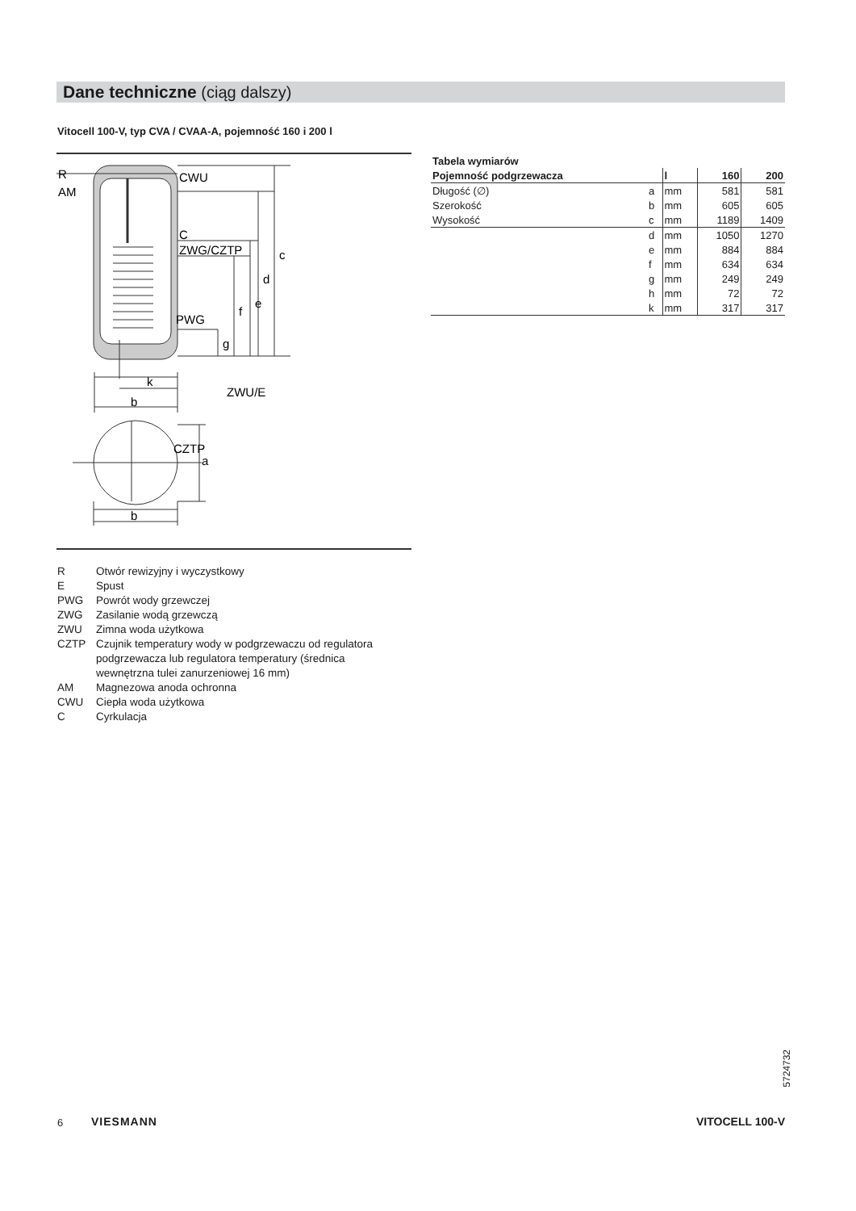Dane techniczne (ciąg dalszy)
Vitocell 100-V, typ CVA / CVAA-A, pojemność 160 i 200 l
R
AM
CWU
C
ZWG/CZTP
PWG
ZWU/E
k
b
CZTP
b
c
d
e
f
g
a
| Tabela wymiarów | | | | |
| Pojemność podgrzewacza | | l | 160 | 200 |
| Długość (∅) | a | mm | 581 | 581 |
| Szerokość | b | mm | 605 | 605 |
| Wysokość | c | mm | 1189 | 1409 |
| | d | mm | 1050 | 1270 |
| | e | mm | 884 | 884 |
| | f | mm | 634 | 634 |
| | g | mm | 249 | 249 |
| | h | mm | 72 | 72 |
| | k | mm | 317 | 317 |
R Otwór rewizyjny i wyczystkowy
E Spust
PWG Powrót wody grzewczej
ZWG Zasilanie wodą grzewczą
ZWU Zimna woda użytkowa
CZTP Czujnik temperatury wody w podgrzewaczu od regulatora
podgrzewacza lub regulatora temperatury (średnica
wewnętrzna tulei zanurzeniowej 16 mm)
AM Magnezowa anoda ochronna
CWU Ciepła woda użytkowa
C Cyrkulacja
5724732
6 VIESMANN VITOCELL 100-V